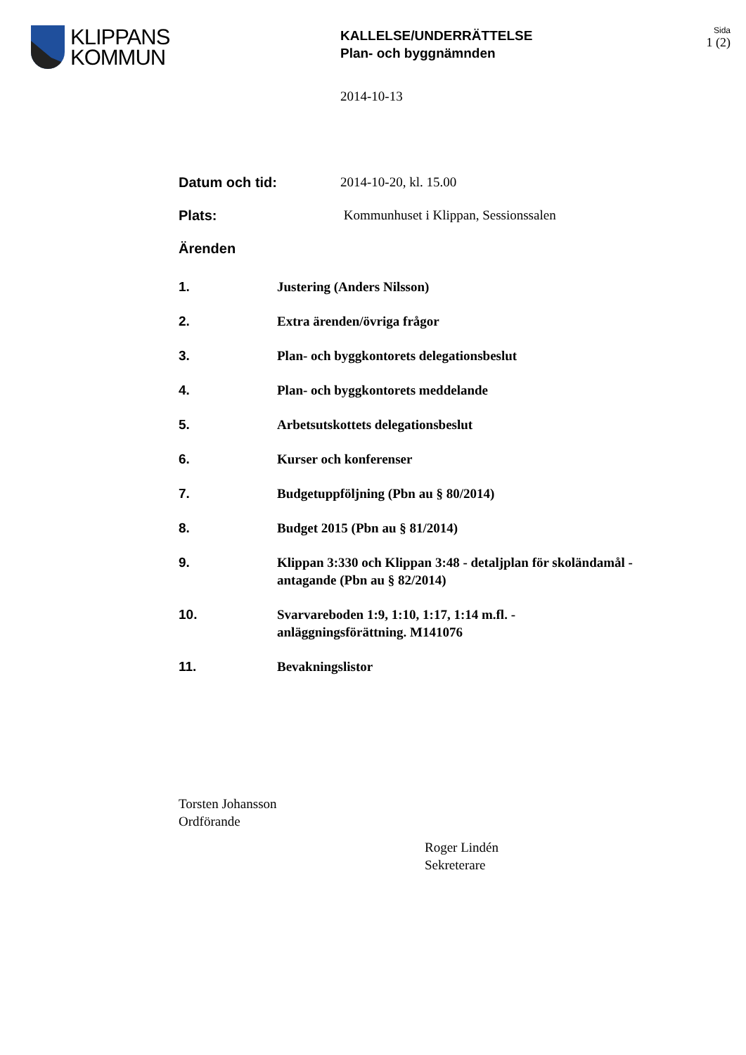KLIPPANS
KOMMUN
KALLELSE/UNDERRÄTTELSE
Plan- och byggnämnden
Sida
1 (2)
2014-10-13
Datum och tid: 2014-10-20, kl. 15.00
Plats: Kommunhuset i Klippan, Sessionssalen
Ärenden
1. Justering (Anders Nilsson)
2. Extra ärenden/övriga frågor
3. Plan- och byggkontorets delegationsbeslut
4. Plan- och byggkontorets meddelande
5. Arbetsutskottets delegationsbeslut
6. Kurser och konferenser
7. Budgetuppföljning (Pbn au § 80/2014)
8. Budget 2015 (Pbn au § 81/2014)
9. Klippan 3:330 och Klippan 3:48 - detaljplan för skoländamål - antagande (Pbn au § 82/2014)
10. Svarvareboden 1:9, 1:10, 1:17, 1:14 m.fl. -
anläggningsförättning. M141076
11. Bevakningslistor
Torsten Johansson
Ordförande
Roger Lindén
Sekreterare